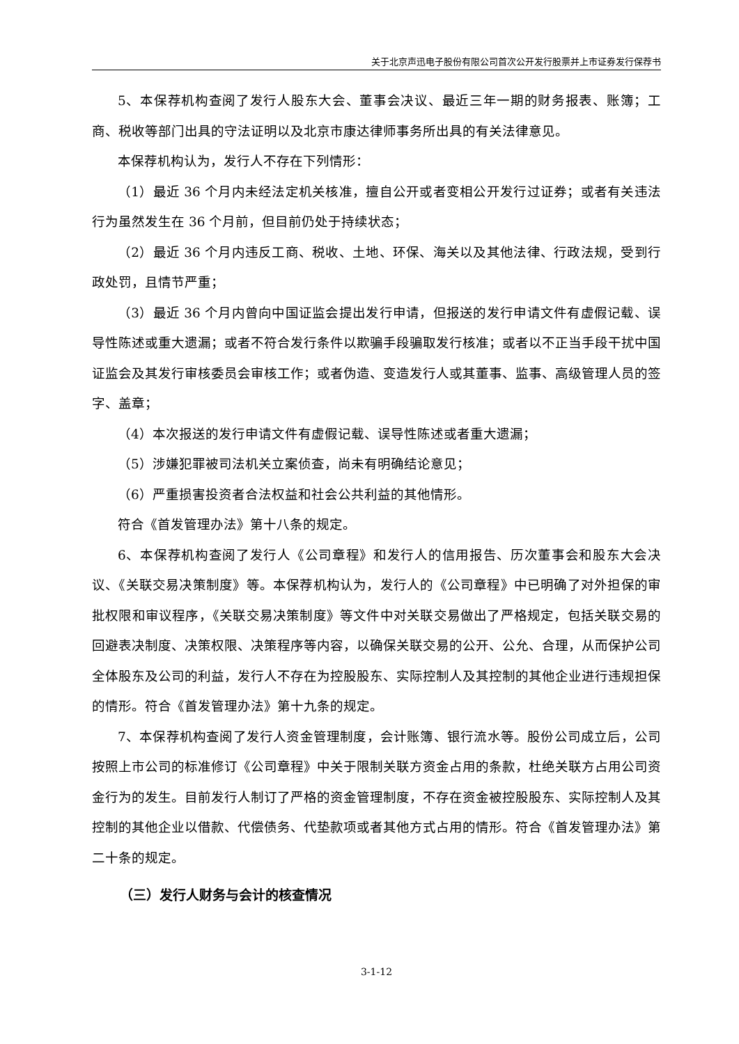关于北京声迅电子股份有限公司首次公开发行股票并上市证券发行保荐书
5、本保荐机构查阅了发行人股东大会、董事会决议、最近三年一期的财务报表、账簿；工商、税收等部门出具的守法证明以及北京市康达律师事务所出具的有关法律意见。
本保荐机构认为，发行人不存在下列情形：
（1）最近 36 个月内未经法定机关核准，擅自公开或者变相公开发行过证券；或者有关违法行为虽然发生在 36 个月前，但目前仍处于持续状态；
（2）最近 36 个月内违反工商、税收、土地、环保、海关以及其他法律、行政法规，受到行政处罚，且情节严重；
（3）最近 36 个月内曾向中国证监会提出发行申请，但报送的发行申请文件有虚假记载、误导性陈述或重大遗漏；或者不符合发行条件以欺骗手段骗取发行核准；或者以不正当手段干扰中国证监会及其发行审核委员会审核工作；或者伪造、变造发行人或其董事、监事、高级管理人员的签字、盖章；
（4）本次报送的发行申请文件有虚假记载、误导性陈述或者重大遗漏；
（5）涉嫌犯罪被司法机关立案侦查，尚未有明确结论意见；
（6）严重损害投资者合法权益和社会公共利益的其他情形。
符合《首发管理办法》第十八条的规定。
6、本保荐机构查阅了发行人《公司章程》和发行人的信用报告、历次董事会和股东大会决议、《关联交易决策制度》等。本保荐机构认为，发行人的《公司章程》中已明确了对外担保的审批权限和审议程序，《关联交易决策制度》等文件中对关联交易做出了严格规定，包括关联交易的回避表决制度、决策权限、决策程序等内容，以确保关联交易的公开、公允、合理，从而保护公司全体股东及公司的利益，发行人不存在为控股股东、实际控制人及其控制的其他企业进行违规担保的情形。符合《首发管理办法》第十九条的规定。
7、本保荐机构查阅了发行人资金管理制度，会计账簿、银行流水等。股份公司成立后，公司按照上市公司的标准修订《公司章程》中关于限制关联方资金占用的条款，杜绝关联方占用公司资金行为的发生。目前发行人制订了严格的资金管理制度，不存在资金被控股股东、实际控制人及其控制的其他企业以借款、代偿债务、代垫款项或者其他方式占用的情形。符合《首发管理办法》第二十条的规定。
（三）发行人财务与会计的核查情况
3-1-12